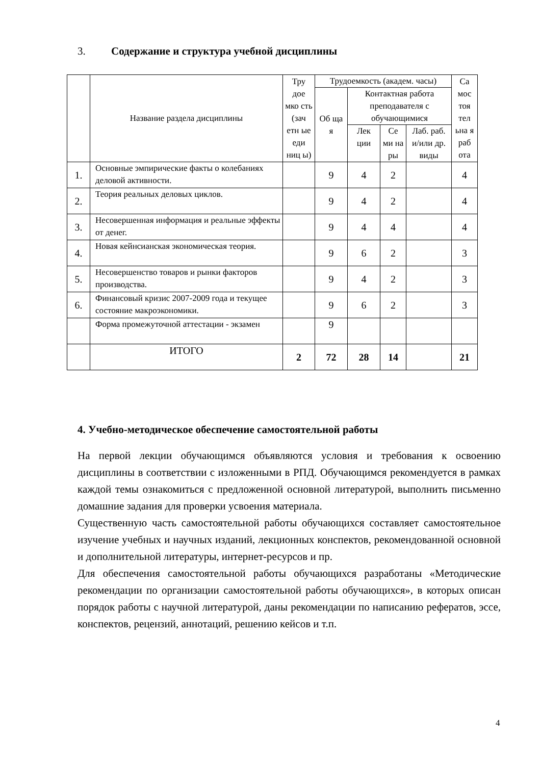3. Содержание и структура учебной дисциплины
| | Название раздела дисциплины | Тру дое мко сть (зач етн ые еди ниц ы) | Трудоемкость (академ. часы) | | | | Са мос тоя тел ьна я раб ота |
| --- | --- | --- | --- | --- | --- | --- | --- |
| | | | Об ща я | Контактная работа преподавателя с обучающимися | | | |
| | | | | Лек ции | Се ми на ры | Лаб. раб. и/или др. виды | |
| 1. | Основные эмпирические факты о колебаниях деловой активности. | | 9 | 4 | 2 | | 4 |
| 2. | Теория реальных деловых циклов. | | 9 | 4 | 2 | | 4 |
| 3. | Несовершенная информация и реальные эффекты от денег. | | 9 | 4 | 4 | | 4 |
| 4. | Новая кейнсианская экономическая теория. | | 9 | 6 | 2 | | 3 |
| 5. | Несовершенство товаров и рынки факторов производства. | | 9 | 4 | 2 | | 3 |
| 6. | Финансовый кризис 2007-2009 года и текущее состояние макроэкономики. | | 9 | 6 | 2 | | 3 |
| | Форма промежуточной аттестации - экзамен | | 9 | | | | |
| | ИТОГО | 2 | 72 | 28 | 14 | | 21 |
4. Учебно-методическое обеспечение самостоятельной работы
На первой лекции обучающимся объявляются условия и требования к освоению дисциплины в соответствии с изложенными в РПД. Обучающимся рекомендуется в рамках каждой темы ознакомиться с предложенной основной литературой, выполнить письменно домашние задания для проверки усвоения материала.
Существенную часть самостоятельной работы обучающихся составляет самостоятельное изучение учебных и научных изданий, лекционных конспектов, рекомендованной основной и дополнительной литературы, интернет-ресурсов и пр.
Для обеспечения самостоятельной работы обучающихся разработаны «Методические рекомендации по организации самостоятельной работы обучающихся», в которых описан порядок работы с научной литературой, даны рекомендации по написанию рефератов, эссе, конспектов, рецензий, аннотаций, решению кейсов и т.п.
4